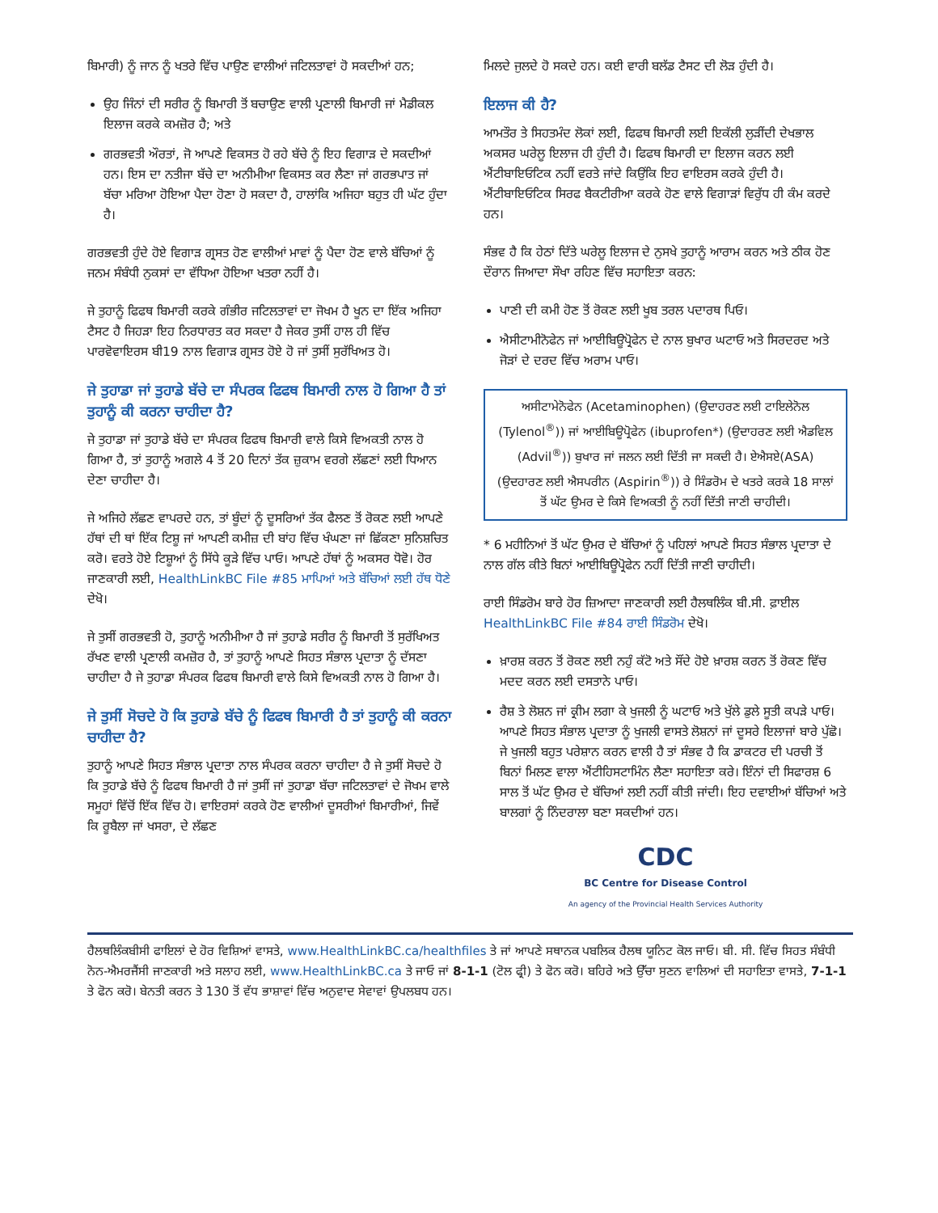ਬਿਮਾਰੀ) ਨੂੰ ਜਾਨ ਨੂੰ ਖਤਰੇ ਵਿੱਚ ਪਾਉਣ ਵਾਲੀਆਂ ਜਟਿਲਤਾਵਾਂ ਹੋ ਸਕਦੀਆਂ ਹਨ;
ਉਹ ਜਿੰਨਾਂ ਦੀ ਸਰੀਰ ਨੂੰ ਬਿਮਾਰੀ ਤੋਂ ਬਚਾਉਣ ਵਾਲੀ ਪ੍ਰਣਾਲੀ ਬਿਮਾਰੀ ਜਾਂ ਮੈਡੀਕਲ ਇਲਾਜ ਕਰਕੇ ਕਮਜ਼ੋਰ ਹੈ; ਅਤੇ
ਗਰਭਵਤੀ ਔਰਤਾਂ, ਜੋ ਆਪਣੇ ਵਿਕਸਤ ਹੋ ਰਹੇ ਬੱਚੇ ਨੂੰ ਇਹ ਵਿਗਾੜ ਦੇ ਸਕਦੀਆਂ ਹਨ। ਇਸ ਦਾ ਨਤੀਜਾ ਬੱਚੇ ਦਾ ਅਨੀਮੀਆ ਵਿਕਸਤ ਕਰ ਲੈਣਾ ਜਾਂ ਗਰਭਪਾਤ ਜਾਂ ਬੱਚਾ ਮਰਿਆ ਹੋਇਆ ਪੈਦਾ ਹੋਣਾ ਹੋ ਸਕਦਾ ਹੈ, ਹਾਲਾਂਕਿ ਅਜਿਹਾ ਬਹੁਤ ਹੀ ਘੱਟ ਹੁੰਦਾ ਹੈ।
ਗਰਭਵਤੀ ਹੁੰਦੇ ਹੋਏ ਵਿਗਾੜ ਗ੍ਰਸਤ ਹੋਣ ਵਾਲੀਆਂ ਮਾਵਾਂ ਨੂੰ ਪੈਦਾ ਹੋਣ ਵਾਲੇ ਬੱਚਿਆਂ ਨੂੰ ਜਨਮ ਸੰਬੰਧੀ ਨੁਕਸਾਂ ਦਾ ਵੱਧਿਆ ਹੋਇਆ ਖਤਰਾ ਨਹੀਂ ਹੈ।
ਜੇ ਤੁਹਾਨੂੰ ਫਿਫਥ ਬਿਮਾਰੀ ਕਰਕੇ ਗੰਭੀਰ ਜਟਿਲਤਾਵਾਂ ਦਾ ਜੋਖਮ ਹੈ ਖੂਨ ਦਾ ਇੱਕ ਅਜਿਹਾ ਟੈਸਟ ਹੈ ਜਿਹੜਾ ਇਹ ਨਿਰਧਾਰਤ ਕਰ ਸਕਦਾ ਹੈ ਜੇਕਰ ਤੁਸੀਂ ਹਾਲ ਹੀ ਵਿੱਚ ਪਾਰਵੋਵਾਇਰਸ ਬੀ19 ਨਾਲ ਵਿਗਾੜ ਗ੍ਰਸਤ ਹੋਏ ਹੋ ਜਾਂ ਤੁਸੀਂ ਸੁਰੱਖਿਅਤ ਹੋ।
ਜੇ ਤੁਹਾਡਾ ਜਾਂ ਤੁਹਾਡੇ ਬੱਚੇ ਦਾ ਸੰਪਰਕ ਫਿਫਥ ਬਿਮਾਰੀ ਨਾਲ ਹੋ ਗਿਆ ਹੈ ਤਾਂ ਤੁਹਾਨੂੰ ਕੀ ਕਰਨਾ ਚਾਹੀਦਾ ਹੈ?
ਜੇ ਤੁਹਾਡਾ ਜਾਂ ਤੁਹਾਡੇ ਬੱਚੇ ਦਾ ਸੰਪਰਕ ਫਿਫਥ ਬਿਮਾਰੀ ਵਾਲੇ ਕਿਸੇ ਵਿਅਕਤੀ ਨਾਲ ਹੋ ਗਿਆ ਹੈ, ਤਾਂ ਤੁਹਾਨੂੰ ਅਗਲੇ 4 ਤੋਂ 20 ਦਿਨਾਂ ਤੱਕ ਜ਼ੁਕਾਮ ਵਰਗੇ ਲੱਛਣਾਂ ਲਈ ਧਿਆਨ ਦੇਣਾ ਚਾਹੀਦਾ ਹੈ।
ਜੇ ਅਜਿਹੇ ਲੱਛਣ ਵਾਪਰਦੇ ਹਨ, ਤਾਂ ਬੂੰਦਾਂ ਨੂੰ ਦੂਸਰਿਆਂ ਤੱਕ ਫੈਲਣ ਤੋਂ ਰੋਕਣ ਲਈ ਆਪਣੇ ਹੱਥਾਂ ਦੀ ਥਾਂ ਇੱਕ ਟਿਸ਼ੂ ਜਾਂ ਆਪਣੀ ਕਮੀਜ਼ ਦੀ ਬਾਂਹ ਵਿੱਚ ਖੰਘਣਾ ਜਾਂ ਛਿੱਕਣਾ ਸੁਨਿਸ਼ਚਿਤ ਕਰੋ। ਵਰਤੇ ਹੋਏ ਟਿਸ਼ੂਆਂ ਨੂੰ ਸਿੱਧੇ ਕੂੜੇ ਵਿੱਚ ਪਾਓ। ਆਪਣੇ ਹੱਥਾਂ ਨੂੰ ਅਕਸਰ ਧੋਵੋ। ਹੋਰ ਜਾਣਕਾਰੀ ਲਈ, HealthLinkBC File #85 ਮਾਪਿਆਂ ਅਤੇ ਬੱਚਿਆਂ ਲਈ ਹੱਥ ਧੋਣੇ ਦੇਖੋ।
ਜੇ ਤੁਸੀਂ ਗਰਭਵਤੀ ਹੋ, ਤੁਹਾਨੂੰ ਅਨੀਮੀਆ ਹੈ ਜਾਂ ਤੁਹਾਡੇ ਸਰੀਰ ਨੂੰ ਬਿਮਾਰੀ ਤੋਂ ਸੁਰੱਖਿਅਤ ਰੱਖਣ ਵਾਲੀ ਪ੍ਰਣਾਲੀ ਕਮਜ਼ੋਰ ਹੈ, ਤਾਂ ਤੁਹਾਨੂੰ ਆਪਣੇ ਸਿਹਤ ਸੰਭਾਲ ਪ੍ਰਦਾਤਾ ਨੂੰ ਦੱਸਣਾ ਚਾਹੀਦਾ ਹੈ ਜੇ ਤੁਹਾਡਾ ਸੰਪਰਕ ਫਿਫਥ ਬਿਮਾਰੀ ਵਾਲੇ ਕਿਸੇ ਵਿਅਕਤੀ ਨਾਲ ਹੋ ਗਿਆ ਹੈ।
ਜੇ ਤੁਸੀਂ ਸੋਚਦੇ ਹੋ ਕਿ ਤੁਹਾਡੇ ਬੱਚੇ ਨੂੰ ਫਿਫਥ ਬਿਮਾਰੀ ਹੈ ਤਾਂ ਤੁਹਾਨੂੰ ਕੀ ਕਰਨਾ ਚਾਹੀਦਾ ਹੈ?
ਤੁਹਾਨੂੰ ਆਪਣੇ ਸਿਹਤ ਸੰਭਾਲ ਪ੍ਰਦਾਤਾ ਨਾਲ ਸੰਪਰਕ ਕਰਨਾ ਚਾਹੀਦਾ ਹੈ ਜੇ ਤੁਸੀਂ ਸੋਚਦੇ ਹੋ ਕਿ ਤੁਹਾਡੇ ਬੱਚੇ ਨੂੰ ਫਿਫਥ ਬਿਮਾਰੀ ਹੈ ਜਾਂ ਤੁਸੀਂ ਜਾਂ ਤੁਹਾਡਾ ਬੱਚਾ ਜਟਿਲਤਾਵਾਂ ਦੇ ਜੋਖਮ ਵਾਲੇ ਸਮੂਹਾਂ ਵਿੱਚੋਂ ਇੱਕ ਵਿੱਚ ਹੋ। ਵਾਇਰਸਾਂ ਕਰਕੇ ਹੋਣ ਵਾਲੀਆਂ ਦੂਸਰੀਆਂ ਬਿਮਾਰੀਆਂ, ਜਿਵੇਂ ਕਿ ਰੂਬੈਲਾ ਜਾਂ ਖਸਰਾ, ਦੇ ਲੱਛਣ
ਮਿਲਦੇ ਜੁਲਦੇ ਹੋ ਸਕਦੇ ਹਨ। ਕਈ ਵਾਰੀ ਬਲੱਡ ਟੈਸਟ ਦੀ ਲੋੜ ਹੁੰਦੀ ਹੈ।
ਇਲਾਜ ਕੀ ਹੈ?
ਆਮਤੌਰ ਤੇ ਸਿਹਤਮੰਦ ਲੋਕਾਂ ਲਈ, ਫਿਫਥ ਬਿਮਾਰੀ ਲਈ ਇਕੱਲੀ ਲੁੜੀਂਦੀ ਦੇਖਭਾਲ ਅਕਸਰ ਘਰੇਲੂ ਇਲਾਜ ਹੀ ਹੁੰਦੀ ਹੈ। ਫਿਫਥ ਬਿਮਾਰੀ ਦਾ ਇਲਾਜ ਕਰਨ ਲਈ ਐਂਟੀਬਾਇਓਟਿਕ ਨਹੀਂ ਵਰਤੇ ਜਾਂਦੇ ਕਿਉਂਕਿ ਇਹ ਵਾਇਰਸ ਕਰਕੇ ਹੁੰਦੀ ਹੈ। ਐਂਟੀਬਾਇਓਟਿਕ ਸਿਰਫ ਬੈਕਟੀਰੀਆ ਕਰਕੇ ਹੋਣ ਵਾਲੇ ਵਿਗਾੜਾਂ ਵਿਰੁੱਧ ਹੀ ਕੰਮ ਕਰਦੇ ਹਨ।
ਸੰਭਵ ਹੈ ਕਿ ਹੇਠਾਂ ਦਿੱਤੇ ਘਰੇਲੂ ਇਲਾਜ ਦੇ ਨੁਸਖੇ ਤੁਹਾਨੂੰ ਆਰਾਮ ਕਰਨ ਅਤੇ ਠੀਕ ਹੋਣ ਦੌਰਾਨ ਜਿਆਦਾ ਸੌਖਾ ਰਹਿਣ ਵਿੱਚ ਸਹਾਇਤਾ ਕਰਨ:
ਪਾਣੀ ਦੀ ਕਮੀ ਹੋਣ ਤੋਂ ਰੋਕਣ ਲਈ ਖੂਬ ਤਰਲ ਪਦਾਰਥ ਪਿਓ।
ਐਸੀਟਾਮੀਨੋਫੇਨ ਜਾਂ ਆਈਬਿਊਪ੍ਰੋਫੇਨ ਦੇ ਨਾਲ ਬੁਖਾਰ ਘਟਾਓ ਅਤੇ ਸਿਰਦਰਦ ਅਤੇ ਜੋੜਾਂ ਦੇ ਦਰਦ ਵਿੱਚ ਅਰਾਮ ਪਾਓ।
ਅਸੀਟਾਮੇਨੋਫੇਨ (Acetaminophen) (ਉਦਾਹਰਣ ਲਈ ਟਾਇਲੇਨੋਲ (Tylenol<sup>®</sup>)) ਜਾਂ ਆਈਬਿਊਪ੍ਰੋਫੇਨ (ibuprofen*) (ਉਦਾਹਰਣ ਲਈ ਐਡਵਿਲ (Advil<sup>®</sup>)) ਬੁਖਾਰ ਜਾਂ ਜਲਨ ਲਈ ਦਿੱਤੀ ਜਾ ਸਕਦੀ ਹੈ। ਏਐਸਏ(ASA) (ਉਦਹਾਰਣ ਲਈ ਐਸਪਰੀਨ (Aspirin<sup>®</sup>)) ਰੇ ਸਿੰਡਰੋਮ ਦੇ ਖਤਰੇ ਕਰਕੇ 18 ਸਾਲਾਂ ਤੋਂ ਘੱਟ ਉਮਰ ਦੇ ਕਿਸੇ ਵਿਅਕਤੀ ਨੂੰ ਨਹੀਂ ਦਿੱਤੀ ਜਾਣੀ ਚਾਹੀਦੀ।
* 6 ਮਹੀਨਿਆਂ ਤੋਂ ਘੱਟ ਉਮਰ ਦੇ ਬੱਚਿਆਂ ਨੂੰ ਪਹਿਲਾਂ ਆਪਣੇ ਸਿਹਤ ਸੰਭਾਲ ਪ੍ਰਦਾਤਾ ਦੇ ਨਾਲ ਗੱਲ ਕੀਤੇ ਬਿਨਾਂ ਆਈਬਿਊਪ੍ਰੋਫੇਨ ਨਹੀਂ ਦਿੱਤੀ ਜਾਣੀ ਚਾਹੀਦੀ।
ਰਾਈ ਸਿੰਡਰੋਮ ਬਾਰੇ ਹੋਰ ਜ਼ਿਆਦਾ ਜਾਣਕਾਰੀ ਲਈ ਹੈਲਥਲਿੰਕ ਬੀ.ਸੀ. ਫ਼ਾਈਲ HealthLinkBC File #84 ਰਾਈ ਸਿੰਡਰੋਮ ਦੇਖੋ।
ਖ਼ਾਰਸ਼ ਕਰਨ ਤੋਂ ਰੋਕਣ ਲਈ ਨਹੁੰ ਕੱਟੋ ਅਤੇ ਸੌਂਦੇ ਹੋਏ ਖ਼ਾਰਸ਼ ਕਰਨ ਤੋਂ ਰੋਕਣ ਵਿੱਚ ਮਦਦ ਕਰਨ ਲਈ ਦਸਤਾਨੇ ਪਾਓ।
ਰੈਸ਼ ਤੇ ਲੋਸ਼ਨ ਜਾਂ ਕ੍ਰੀਮ ਲਗਾ ਕੇ ਖੁਜਲੀ ਨੂੰ ਘਟਾਓ ਅਤੇ ਖੁੱਲੇ ਡੁਲੇ ਸੂਤੀ ਕਪੜੇ ਪਾਓ। ਆਪਣੇ ਸਿਹਤ ਸੰਭਾਲ ਪ੍ਰਦਾਤਾ ਨੂੰ ਖੁਜਲੀ ਵਾਸਤੇ ਲੋਸ਼ਨਾਂ ਜਾਂ ਦੂਸਰੇ ਇਲਾਜਾਂ ਬਾਰੇ ਪੁੱਛੋ। ਜੇ ਖੁਜਲੀ ਬਹੁਤ ਪਰੇਸ਼ਾਨ ਕਰਨ ਵਾਲੀ ਹੈ ਤਾਂ ਸੰਭਵ ਹੈ ਕਿ ਡਾਕਟਰ ਦੀ ਪਰਚੀ ਤੋਂ ਬਿਨਾਂ ਮਿਲਣ ਵਾਲਾ ਐਂਟੀਹਿਸਟਾਮਿੰਨ ਲੈਣਾ ਸਹਾਇਤਾ ਕਰੇ। ਇੰਨਾਂ ਦੀ ਸਿਫਾਰਸ਼ 6 ਸਾਲ ਤੋਂ ਘੱਟ ਉਮਰ ਦੇ ਬੱਚਿਆਂ ਲਈ ਨਹੀਂ ਕੀਤੀ ਜਾਂਦੀ। ਇਹ ਦਵਾਈਆਂ ਬੱਚਿਆਂ ਅਤੇ ਬਾਲਗਾਂ ਨੂੰ ਨਿੰਦਰਾਲਾ ਬਣਾ ਸਕਦੀਆਂ ਹਨ।
CDC
BC Centre for Disease Control
An agency of the Provincial Health Services Authority
ਹੈਲਥਲਿੰਕਬੀਸੀ ਫਾਇਲਾਂ ਦੇ ਹੋਰ ਵਿਸ਼ਿਆਂ ਵਾਸਤੇ, www.HealthLinkBC.ca/healthfiles ਤੇ ਜਾਂ ਆਪਣੇ ਸਥਾਨਕ ਪਬਲਿਕ ਹੈਲਥ ਯੂਨਿਟ ਕੋਲ ਜਾਓ। ਬੀ. ਸੀ. ਵਿੱਚ ਸਿਹਤ ਸੰਬੰਧੀ ਨੋਨ-ਐਮਰਜੈਂਸੀ ਜਾਣਕਾਰੀ ਅਤੇ ਸਲਾਹ ਲਈ, www.HealthLinkBC.ca ਤੇ ਜਾਓ ਜਾਂ 8-1-1 (ਟੋਲ ਫ੍ਰੀ) ਤੇ ਫੋਨ ਕਰੋ। ਬਹਿਰੇ ਅਤੇ ਉੱਚਾ ਸੁਣਨ ਵਾਲਿਆਂ ਦੀ ਸਹਾਇਤਾ ਵਾਸਤੇ, 7-1-1 ਤੇ ਫੋਨ ਕਰੋ। ਬੇਨਤੀ ਕਰਨ ਤੇ 130 ਤੋਂ ਵੱਧ ਭਾਸ਼ਾਵਾਂ ਵਿੱਚ ਅਨੁਵਾਦ ਸੇਵਾਵਾਂ ਉਪਲਬਧ ਹਨ।